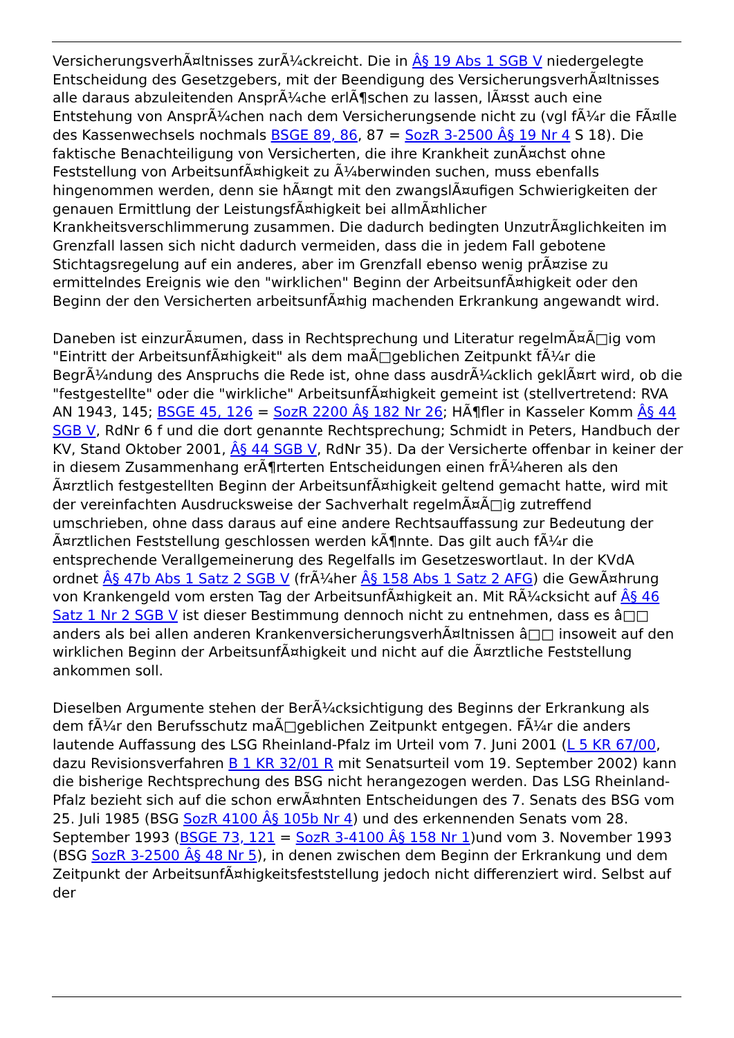VersicherungsverhÃ¤ltnisses zurÃ¼ckreicht. Die in Â§ 19 Abs 1 SGB V niedergelegte Entscheidung des Gesetzgebers, mit der Beendigung des VersicherungsverhÃ¤ltnisses alle daraus abzuleitenden AnsprÃ¼che erlÃ¶schen zu lassen, lÃ¤sst auch eine Entstehung von AnsprÃ¼chen nach dem Versicherungsende nicht zu (vgl fÃ¼r die FÃ¤lle des Kassenwechsels nochmals BSGE 89, 86, 87 = SozR 3-2500 Â§ 19 Nr 4 S 18). Die faktische Benachteiligung von Versicherten, die ihre Krankheit zunÃ¤chst ohne Feststellung von ArbeitsunfÃ¤higkeit zu Ã¼berwinden suchen, muss ebenfalls hingenommen werden, denn sie hÃ¤ngt mit den zwangslÃ¤ufigen Schwierigkeiten der genauen Ermittlung der LeistungsfÃ¤higkeit bei allmÃ¤hlicher Krankheitsverschlimmerung zusammen. Die dadurch bedingten UnzutrÃ¤glichkeiten im Grenzfall lassen sich nicht dadurch vermeiden, dass die in jedem Fall gebotene Stichtagsregelung auf ein anderes, aber im Grenzfall ebenso wenig prÃ¤zise zu ermittelndes Ereignis wie den "wirklichen" Beginn der ArbeitsunfÃ¤higkeit oder den Beginn der den Versicherten arbeitsunfÃ¤hig machenden Erkrankung angewandt wird.
Daneben ist einzurÃ¤umen, dass in Rechtsprechung und Literatur regelmÃ¤Ã□ig vom "Eintritt der ArbeitsunfÃ¤higkeit" als dem maÃ□geblichen Zeitpunkt fÃ¼r die BegrÃ¼ndung des Anspruchs die Rede ist, ohne dass ausdrÃ¼cklich geklÃ¤rt wird, ob die "festgestellte" oder die "wirkliche" ArbeitsunfÃ¤higkeit gemeint ist (stellvertretend: RVA AN 1943, 145; BSGE 45, 126 = SozR 2200 Â§ 182 Nr 26; HÃ¶fler in Kasseler Komm Â§ 44 SGB V, RdNr 6 f und die dort genannte Rechtsprechung; Schmidt in Peters, Handbuch der KV, Stand Oktober 2001, Â§ 44 SGB V, RdNr 35). Da der Versicherte offenbar in keiner der in diesem Zusammenhang erÃ¶rterten Entscheidungen einen frÃ¼heren als den Ã¤rztlich festgestellten Beginn der ArbeitsunfÃ¤higkeit geltend gemacht hatte, wird mit der vereinfachten Ausdrucksweise der Sachverhalt regelmÃ¤Ã□ig zutreffend umschrieben, ohne dass daraus auf eine andere Rechtsauffassung zur Bedeutung der Ã¤rztlichen Feststellung geschlossen werden kÃ¶nnte. Das gilt auch fÃ¼r die entsprechende Verallgemeinerung des Regelfalls im Gesetzeswortlaut. In der KVdA ordnet Â§ 47b Abs 1 Satz 2 SGB V (frÃ¼her Â§ 158 Abs 1 Satz 2 AFG) die GewÃ¤hrung von Krankengeld vom ersten Tag der ArbeitsunfÃ¤higkeit an. Mit RÃ¼cksicht auf Â§ 46 Satz 1 Nr 2 SGB V ist dieser Bestimmung dennoch nicht zu entnehmen, dass es â□□ anders als bei allen anderen KrankenversicherungsverhÃ¤ltnissen â□□ insoweit auf den wirklichen Beginn der ArbeitsunfÃ¤higkeit und nicht auf die Ã¤rztliche Feststellung ankommen soll.
Dieselben Argumente stehen der BerÃ¼cksichtigung des Beginns der Erkrankung als dem fÃ¼r den Berufsschutz maÃ□geblichen Zeitpunkt entgegen. FÃ¼r die anders lautende Auffassung des LSG Rheinland-Pfalz im Urteil vom 7. Juni 2001 (L 5 KR 67/00, dazu Revisionsverfahren B 1 KR 32/01 R mit Senatsurteil vom 19. September 2002) kann die bisherige Rechtsprechung des BSG nicht herangezogen werden. Das LSG Rheinland-Pfalz bezieht sich auf die schon erwÃ¤hnten Entscheidungen des 7. Senats des BSG vom 25. Juli 1985 (BSG SozR 4100 Â§ 105b Nr 4) und des erkennenden Senats vom 28. September 1993 (BSGE 73, 121 = SozR 3-4100 Â§ 158 Nr 1)und vom 3. November 1993 (BSG SozR 3-2500 Â§ 48 Nr 5), in denen zwischen dem Beginn der Erkrankung und dem Zeitpunkt der ArbeitsunfÃ¤higkeitsfeststellung jedoch nicht differenziert wird. Selbst auf der